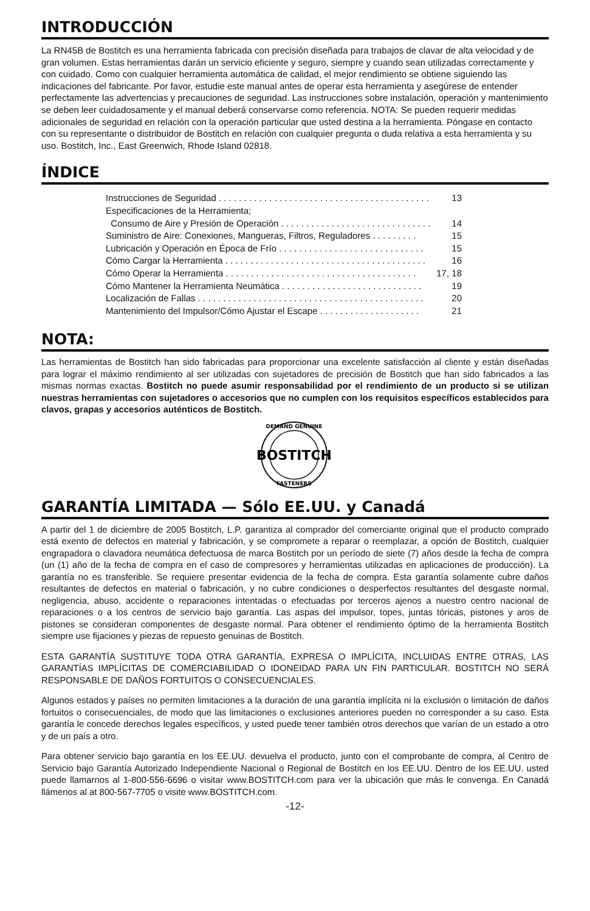INTRODUCCIÓN
La RN45B de Bostitch es una herramienta fabricada con precisión diseñada para trabajos de clavar de alta velocidad y de gran volumen. Estas herramientas darán un servicio eficiente y seguro, siempre y cuando sean utilizadas correctamente y con cuidado. Como con cualquier herramienta automática de calidad, el mejor rendimiento se obtiene siguiendo las indicaciones del fabricante. Por favor, estudie este manual antes de operar esta herramienta y asegúrese de entender perfectamente las advertencias y precauciones de seguridad. Las instrucciones sobre instalación, operación y mantenimiento se deben leer cuidadosamente y el manual deberá conservarse como referencia. NOTA: Se pueden requerir medidas adicionales de seguridad en relación con la operación particular que usted destina a la herramienta. Póngase en contacto con su representante o distribuidor de Bostitch en relación con cualquier pregunta o duda relativa a esta herramienta y su uso. Bostitch, Inc., East Greenwich, Rhode Island 02818.
ÍNDICE
Instrucciones de Seguridad . . . . . . . . . . . . . . . . . . . . . . . . . . . . . . . . . . . . . . . . . . 13
Especificaciones de la Herramienta;
Consumo de Aire y Presión de Operación . . . . . . . . . . . . . . . . . . . . . . . . . . . . . . 14
Suministro de Aire: Conexiones, Mangueras, Filtros, Reguladores . . . . . . . . . 15
Lubricación y Operación en Época de Frío . . . . . . . . . . . . . . . . . . . . . . . . . . . . . 15
Cómo Cargar la Herramienta . . . . . . . . . . . . . . . . . . . . . . . . . . . . . . . . . . . . . . . . 16
Cómo Operar la Herramienta . . . . . . . . . . . . . . . . . . . . . . . . . . . . . . . . . . . . . . 17, 18
Cómo Mantener la Herramienta Neumática . . . . . . . . . . . . . . . . . . . . . . . . . . . . 19
Localización de Fallas . . . . . . . . . . . . . . . . . . . . . . . . . . . . . . . . . . . . . . . . . . . . . 20
Mantenimiento del Impulsor/Cómo Ajustar el Escape . . . . . . . . . . . . . . . . . . . . 21
NOTA:
Las herramientas de Bostitch han sido fabricadas para proporcionar una excelente satisfacción al cliente y están diseñadas para lograr el máximo rendimiento al ser utilizadas con sujetadores de precisión de Bostitch que han sido fabricados a las mismas normas exactas. Bostitch no puede asumir responsabilidad por el rendimiento de un producto si se utilizan nuestras herramientas con sujetadores o accesorios que no cumplen con los requisitos específicos establecidos para clavos, grapas y accesorios auténticos de Bostitch.
DEMAND GENUINE
BOSTITCH
FASTENERS
GARANTÍA LIMITADA — Sólo EE.UU. y Canadá
A partir del 1 de diciembre de 2005 Bostitch, L.P. garantiza al comprador del comerciante original que el producto comprado está exento de defectos en material y fabricación, y se compromete a reparar o reemplazar, a opción de Bostitch, cualquier engrapadora o clavadora neumática defectuosa de marca Bostitch por un período de siete (7) años desde la fecha de compra (un (1) año de la fecha de compra en el caso de compresores y herramientas utilizadas en aplicaciones de producción). La garantía no es transferible. Se requiere presentar evidencia de la fecha de compra. Esta garantía solamente cubre daños resultantes de defectos en material o fabricación, y no cubre condiciones o desperfectos resultantes del desgaste normal, negligencia, abuso, accidente o reparaciones intentadas o efectuadas por terceros ajenos a nuestro centro nacional de reparaciones o a los centros de servicio bajo garantía. Las aspas del impulsor, topes, juntas tóricas, pistones y aros de pistones se consideran componentes de desgaste normal. Para obtener el rendimiento óptimo de la herramienta Bostitch siempre use fijaciones y piezas de repuesto genuinas de Bostitch.
ESTA GARANTÍA SUSTITUYE TODA OTRA GARANTÍA, EXPRESA O IMPLÍCITA, INCLUIDAS ENTRE OTRAS, LAS GARANTÍAS IMPLÍCITAS DE COMERCIABILIDAD O IDONEIDAD PARA UN FIN PARTICULAR. BOSTITCH NO SERÁ RESPONSABLE DE DAÑOS FORTUITOS O CONSECUENCIALES.
Algunos estados y países no permiten limitaciones a la duración de una garantía implícita ni la exclusión o limitación de daños fortuitos o consecuenciales, de modo que las limitaciones o exclusiones anteriores pueden no corresponder a su caso. Esta garantía le concede derechos legales específicos, y usted puede tener también otros derechos que varían de un estado a otro y de un país a otro.
Para obtener servicio bajo garantía en los EE.UU. devuelva el producto, junto con el comprobante de compra, al Centro de Servicio bajo Garantía Autorizado Independiente Nacional o Regional de Bostitch en los EE.UU. Dentro de los EE.UU. usted puede llamarnos al 1-800-556-6696 o visitar www.BOSTITCH.com para ver la ubicación que más le convenga. En Canadá llámenos al at 800-567-7705 o visite www.BOSTITCH.com.
-12-